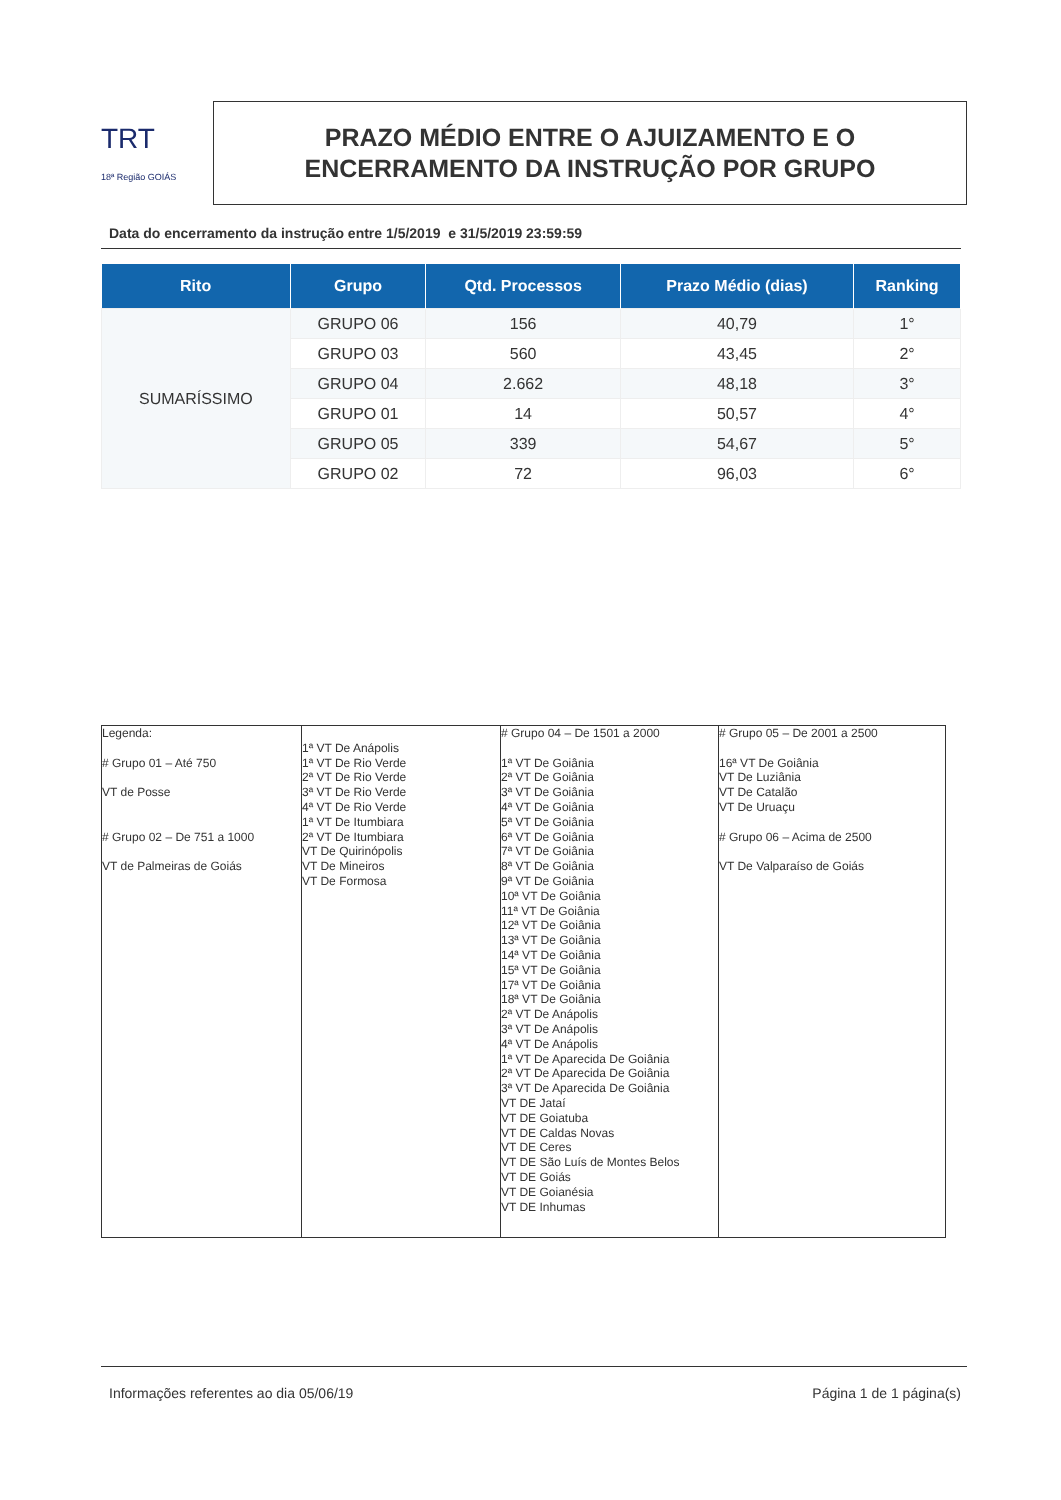TRT
18ª Região GOIÁS
PRAZO MÉDIO ENTRE O AJUIZAMENTO E O
ENCERRAMENTO DA INSTRUÇÃO POR GRUPO
Data do encerramento da instrução entre 1/5/2019 e 31/5/2019 23:59:59
| Rito | Grupo | Qtd. Processos | Prazo Médio (dias) | Ranking |
| --- | --- | --- | --- | --- |
| SUMARÍSSIMO | GRUPO 06 | 156 | 40,79 | 1° |
| | GRUPO 03 | 560 | 43,45 | 2° |
| | GRUPO 04 | 2.662 | 48,18 | 3° |
| | GRUPO 01 | 14 | 50,57 | 4° |
| | GRUPO 05 | 339 | 54,67 | 5° |
| | GRUPO 02 | 72 | 96,03 | 6° |
| Legenda: # Grupo 01 – Até 750 VT de Posse # Grupo 02 – De 751 a 1000 VT de Palmeiras de Goiás | 1ª VT De Anápolis 1ª VT De Rio Verde 2ª VT De Rio Verde 3ª VT De Rio Verde 4ª VT De Rio Verde 1ª VT De Itumbiara 2ª VT De Itumbiara VT De Quirinópolis VT De Mineiros VT De Formosa | # Grupo 04 – De 1501 a 2000 1ª VT De Goiânia 2ª VT De Goiânia 3ª VT De Goiânia 4ª VT De Goiânia 5ª VT De Goiânia 6ª VT De Goiânia 7ª VT De Goiânia 8ª VT De Goiânia 9ª VT De Goiânia 10ª VT De Goiânia 11ª VT De Goiânia 12ª VT De Goiânia 13ª VT De Goiânia 14ª VT De Goiânia 15ª VT De Goiânia 17ª VT De Goiânia 18ª VT De Goiânia 2ª VT De Anápolis 3ª VT De Anápolis 4ª VT De Anápolis 1ª VT De Aparecida De Goiânia 2ª VT De Aparecida De Goiânia 3ª VT De Aparecida De Goiânia VT DE Jataí VT DE Goiatuba VT DE Caldas Novas VT DE Ceres VT DE São Luís de Montes Belos VT DE Goiás VT DE Goianésia VT DE Inhumas | # Grupo 05 – De 2001 a 2500 16ª VT De Goiânia VT De Luziânia VT De Catalão VT De Uruaçu # Grupo 06 – Acima de 2500 VT De Valparaíso de Goiás |
Informações referentes ao dia 05/06/19 Página 1 de 1 página(s)